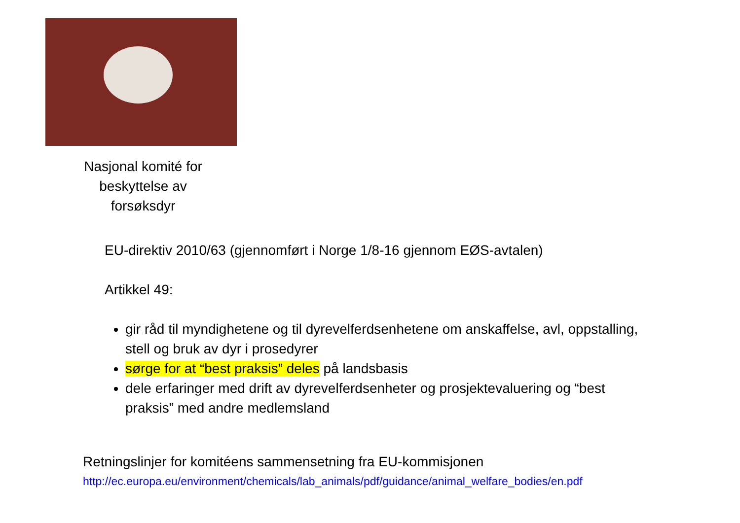Nasjonal komité for
beskyttelse av
forsøksdyr
EU-direktiv 2010/63 (gjennomført i Norge 1/8-16 gjennom EØS-avtalen)
Artikkel 49:
gir råd til myndighetene og til dyrevelferdsenhetene om anskaffelse, avl, oppstalling, stell og bruk av dyr i prosedyrer
sørge for at “best praksis” deles på landsbasis
dele erfaringer med drift av dyrevelferdsenheter og prosjektevaluering og “best praksis” med andre medlemsland
Retningslinjer for komitéens sammensetning fra EU-kommisjonen
http://ec.europa.eu/environment/chemicals/lab_animals/pdf/guidance/animal_welfare_bodies/en.pdf